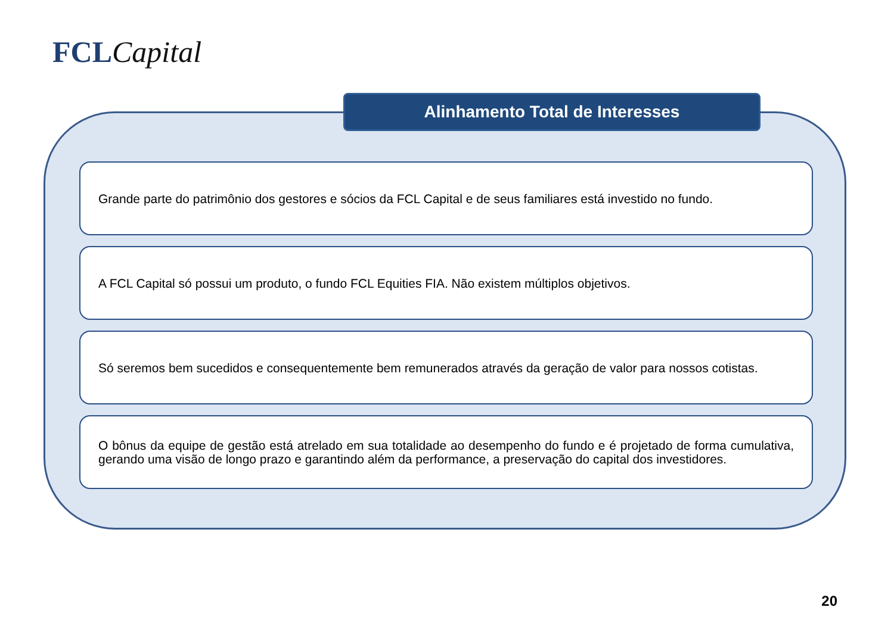FCL Capital
Alinhamento Total de Interesses
Grande parte do patrimônio dos gestores e sócios da FCL Capital e de seus familiares está investido no fundo.
A FCL Capital só possui um produto, o fundo FCL Equities FIA. Não existem múltiplos objetivos.
Só seremos bem sucedidos e consequentemente bem remunerados através da geração de valor para nossos cotistas.
O bônus da equipe de gestão está atrelado em sua totalidade ao desempenho do fundo e é projetado de forma cumulativa, gerando uma visão de longo prazo e garantindo além da performance, a preservação do capital dos investidores.
20